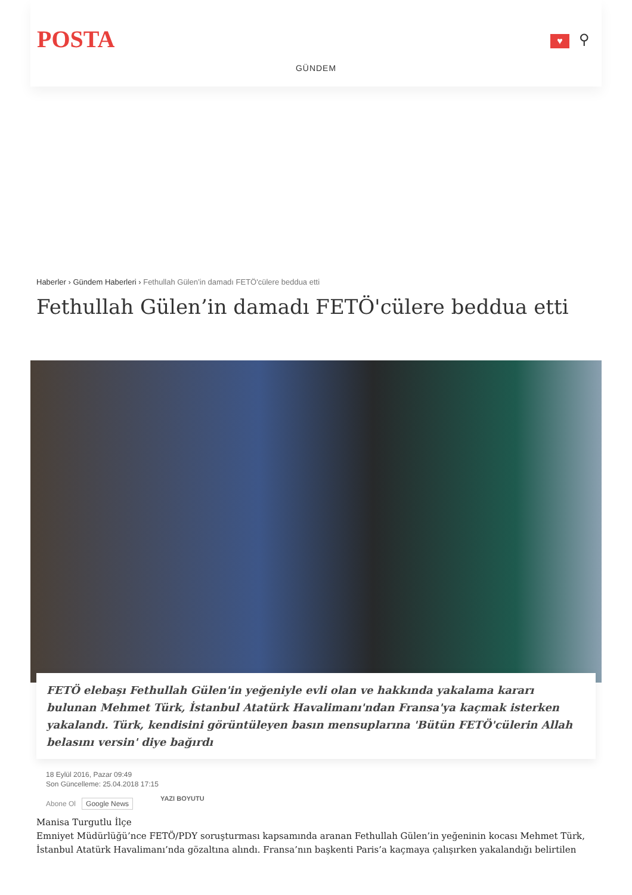POSTA ♥ ⚲
GÜNDEM
Haberler › Gündem Haberleri › Fethullah Gülen’in damadı FETÖ'cülere beddua etti
Fethullah Gülen’in damadı FETÖ'cülere beddua etti
FETÖ elebaşı Fethullah Gülen'in yeğeniyle evli olan ve hakkında yakalama kararı bulunan Mehmet Türk, İstanbul Atatürk Havalimanı'ndan Fransa'ya kaçmak isterken yakalandı. Türk, kendisini görüntüleyen basın mensuplarına 'Bütün FETÖ'cülerin Allah belasını versin' diye bağırdı
18 Eylül 2016, Pazar 09:49
Son Güncelleme: 25.04.2018 17:15
Abone Ol Google News YAZI BOYUTU
Manisa Turgutlu İlçe
Emniyet Müdürlüğü’nce FETÖ/PDY soruşturması kapsamında aranan Fethullah Gülen’in yeğeninin kocası Mehmet Türk, İstanbul Atatürk Havalimanı’nda gözaltına alındı. Fransa’nın başkenti Paris’a kaçmaya çalışırken yakalandığı belirtilen